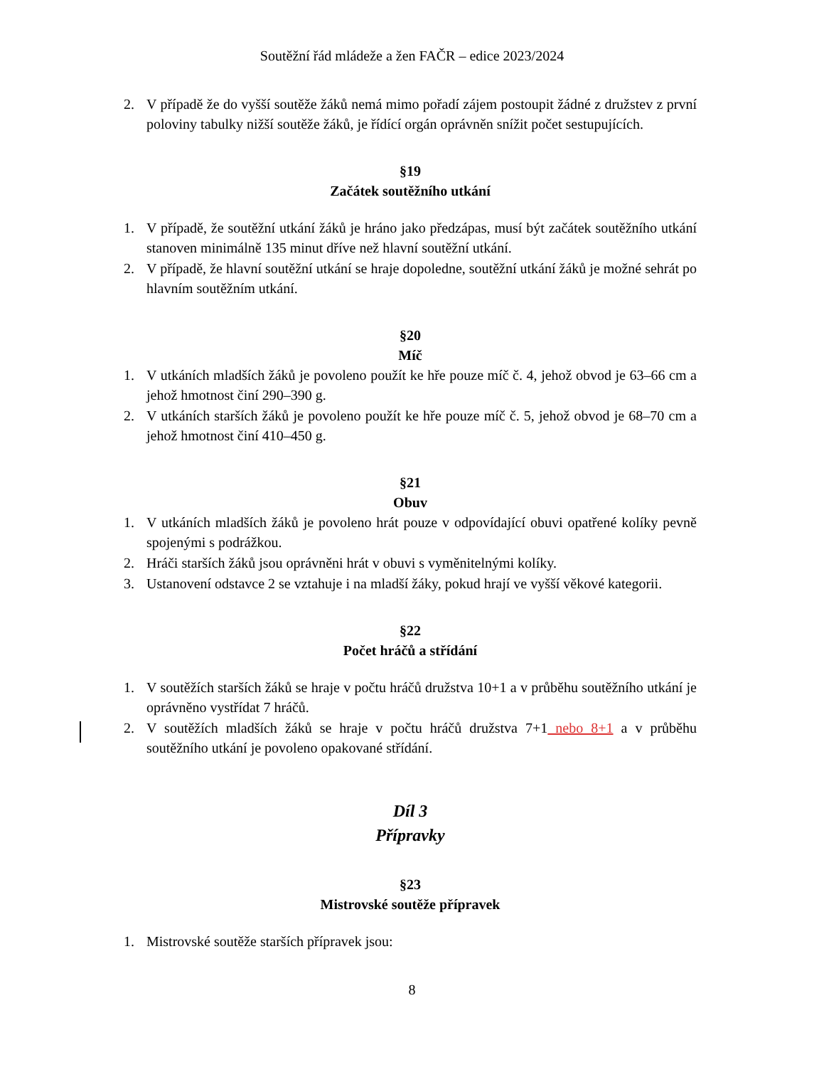Soutěžní řád mládeže a žen FAČR – edice 2023/2024
2. V případě že do vyšší soutěže žáků nemá mimo pořadí zájem postoupit žádné z družstev z první poloviny tabulky nižší soutěže žáků, je řídící orgán oprávněn snížit počet sestupujících.
§19
Začátek soutěžního utkání
1. V případě, že soutěžní utkání žáků je hráno jako předzápas, musí být začátek soutěžního utkání stanoven minimálně 135 minut dříve než hlavní soutěžní utkání.
2. V případě, že hlavní soutěžní utkání se hraje dopoledne, soutěžní utkání žáků je možné sehrát po hlavním soutěžním utkání.
§20
Míč
1. V utkáních mladších žáků je povoleno použít ke hře pouze míč č. 4, jehož obvod je 63–66 cm a jehož hmotnost činí 290–390 g.
2. V utkáních starších žáků je povoleno použít ke hře pouze míč č. 5, jehož obvod je 68–70 cm a jehož hmotnost činí 410–450 g.
§21
Obuv
1. V utkáních mladších žáků je povoleno hrát pouze v odpovídající obuvi opatřené kolíky pevně spojenými s podrážkou.
2. Hráči starších žáků jsou oprávněni hrát v obuvi s vyměnitelnými kolíky.
3. Ustanovení odstavce 2 se vztahuje i na mladší žáky, pokud hrají ve vyšší věkové kategorii.
§22
Počet hráčů a střídání
1. V soutěžích starších žáků se hraje v počtu hráčů družstva 10+1 a v průběhu soutěžního utkání je oprávněno vystřídat 7 hráčů.
2. V soutěžích mladších žáků se hraje v počtu hráčů družstva 7+1 nebo 8+1 a v průběhu soutěžního utkání je povoleno opakované střídání.
Díl 3
Přípravky
§23
Mistrovské soutěže přípravek
1. Mistrovské soutěže starších přípravek jsou:
8